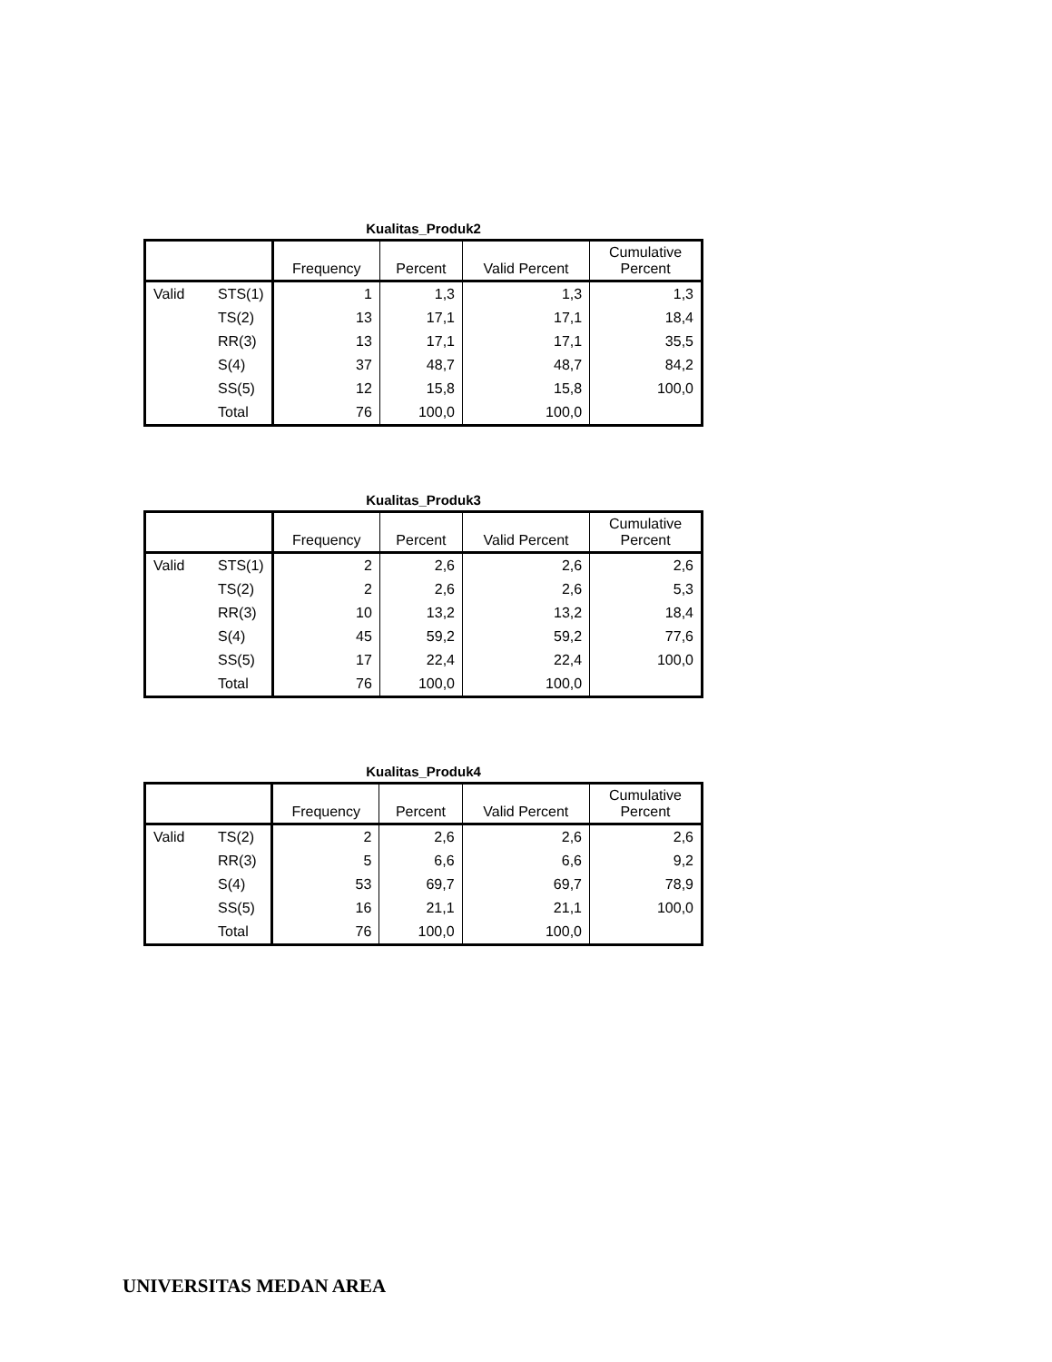Kualitas_Produk2
| | | Frequency | Percent | Valid Percent | Cumulative Percent |
| --- | --- | --- | --- | --- | --- |
| Valid | STS(1) | 1 | 1,3 | 1,3 | 1,3 |
| | TS(2) | 13 | 17,1 | 17,1 | 18,4 |
| | RR(3) | 13 | 17,1 | 17,1 | 35,5 |
| | S(4) | 37 | 48,7 | 48,7 | 84,2 |
| | SS(5) | 12 | 15,8 | 15,8 | 100,0 |
| | Total | 76 | 100,0 | 100,0 | |
Kualitas_Produk3
| | | Frequency | Percent | Valid Percent | Cumulative Percent |
| --- | --- | --- | --- | --- | --- |
| Valid | STS(1) | 2 | 2,6 | 2,6 | 2,6 |
| | TS(2) | 2 | 2,6 | 2,6 | 5,3 |
| | RR(3) | 10 | 13,2 | 13,2 | 18,4 |
| | S(4) | 45 | 59,2 | 59,2 | 77,6 |
| | SS(5) | 17 | 22,4 | 22,4 | 100,0 |
| | Total | 76 | 100,0 | 100,0 | |
Kualitas_Produk4
| | | Frequency | Percent | Valid Percent | Cumulative Percent |
| --- | --- | --- | --- | --- | --- |
| Valid | TS(2) | 2 | 2,6 | 2,6 | 2,6 |
| | RR(3) | 5 | 6,6 | 6,6 | 9,2 |
| | S(4) | 53 | 69,7 | 69,7 | 78,9 |
| | SS(5) | 16 | 21,1 | 21,1 | 100,0 |
| | Total | 76 | 100,0 | 100,0 | |
UNIVERSITAS MEDAN AREA